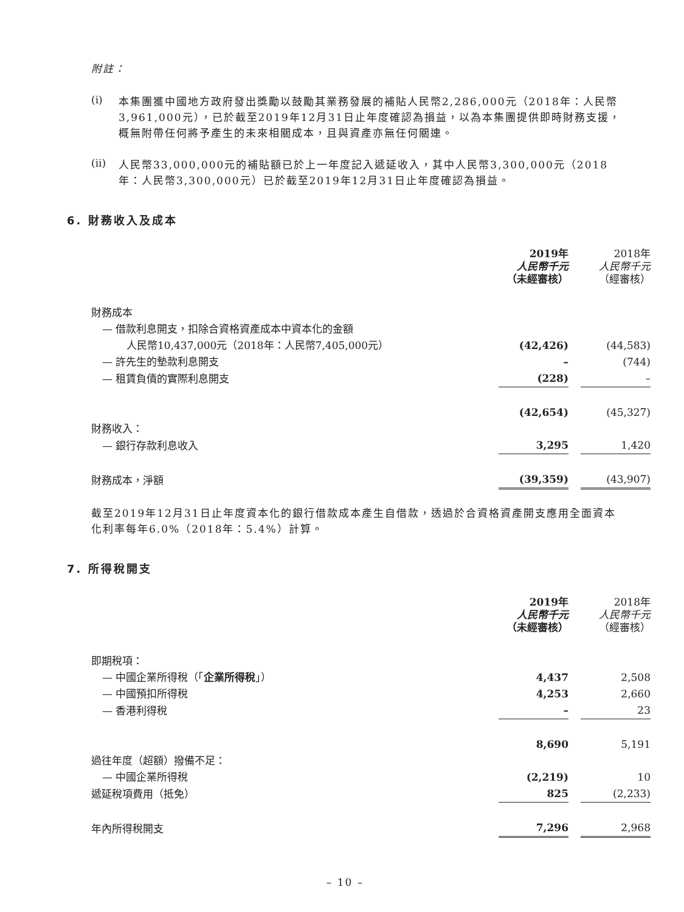附註：
(i)
本集團獲中國地方政府發出獎勵以鼓勵其業務發展的補貼人民幣2,286,000元（2018年：人民幣3,961,000元），已於截至2019年12月31日止年度確認為損益，以為本集團提供即時財務支援，概無附帶任何將予產生的未來相關成本，且與資產亦無任何關連。
(ii)
人民幣33,000,000元的補貼額已於上一年度記入遞延收入，其中人民幣3,300,000元（2018年：人民幣3,300,000元）已於截至2019年12月31日止年度確認為損益。
6. 財務收入及成本
| | 2019年 人民幣千元 （未經審核） | | 2018年 人民幣千元 （經審核） |
| 財務成本 | | | |
| — 借款利息開支，扣除合資格資產成本中資本化的金額 | | | |
| 人民幣10,437,000元（2018年：人民幣7,405,000元） | (42,426) | | (44,583) |
| — 許先生的墊款利息開支 | – | | (744) |
| — 租賃負債的實際利息開支 | (228) | | – |
| | (42,654) | | (45,327) |
| 財務收入： | | | |
| — 銀行存款利息收入 | 3,295 | | 1,420 |
| 財務成本，淨額 | (39,359) | | (43,907) |
截至2019年12月31日止年度資本化的銀行借款成本產生自借款，透過於合資格資產開支應用全面資本化利率每年6.0%（2018年：5.4%）計算。
7. 所得稅開支
| | 2019年 人民幣千元 （未經審核） | | 2018年 人民幣千元 （經審核） |
| 即期稅項： | | | |
| — 中國企業所得稅（「 企業所得稅 」） | 4,437 | | 2,508 |
| — 中國預扣所得稅 | 4,253 | | 2,660 |
| — 香港利得稅 | – | | 23 |
| | 8,690 | | 5,191 |
| 過往年度（超額）撥備不足： | | | |
| — 中國企業所得稅 | (2,219) | | 10 |
| 遞延稅項費用（抵免） | 825 | | (2,233) |
| 年內所得稅開支 | 7,296 | | 2,968 |
– 10 –